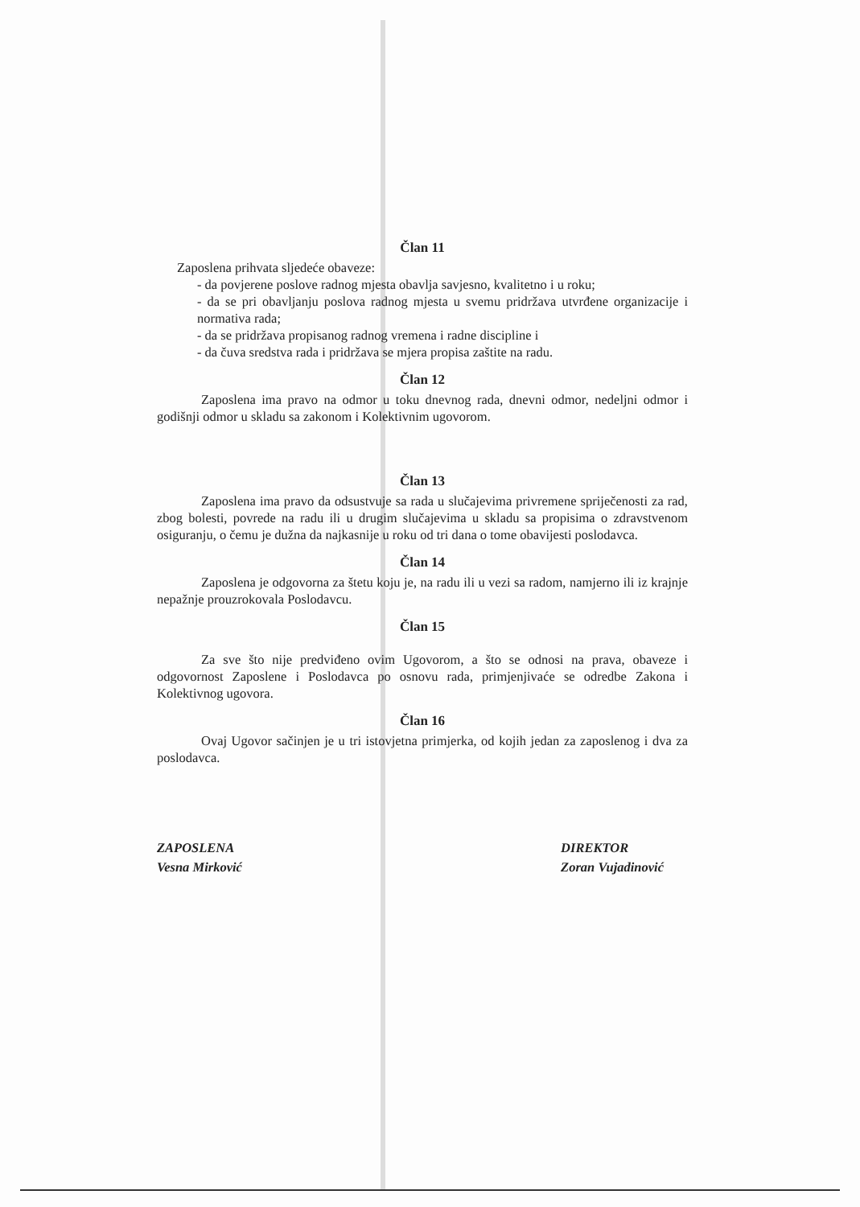Član 11
Zaposlena prihvata sljedeće obaveze:
- da povjerene poslove radnog mjesta obavlja savjesno, kvalitetno i u roku;
- da se pri obavljanju poslova radnog mjesta u svemu pridržava utvrđene organizacije i normativa rada;
- da se pridržava propisanog radnog vremena i radne discipline i
- da čuva sredstva rada i pridržava se mjera propisa zaštite na radu.
Član 12
Zaposlena ima pravo na odmor u toku dnevnog rada, dnevni odmor, nedeljni odmor i godišnji odmor u skladu sa zakonom i Kolektivnim ugovorom.
Član 13
Zaposlena ima pravo da odsustvuje sa rada u slučajevima privremene spriječenosti za rad, zbog bolesti, povrede na radu ili u drugim slučajevima u skladu sa propisima o zdravstvenom osiguranju, o čemu je dužna da najkasnije u roku od tri dana o tome obavijesti poslodavca.
Član 14
Zaposlena je odgovorna za štetu koju je, na radu ili u vezi sa radom, namjerno ili iz krajnje nepažnje prouzrokovala Poslodavcu.
Član 15
Za sve što nije predviđeno ovim Ugovorom, a što se odnosi na prava, obaveze i odgovornost Zaposlene i Poslodavca po osnovu rada, primjenjivaće se odredbe Zakona i Kolektivnog ugovora.
Član 16
Ovaj Ugovor sačinjen je u tri istovjetna primjerka, od kojih jedan za zaposlenog i dva za poslodavca.
ZAPOSLENA
Vesna Mirković
DIREKTOR
Zoran Vujadinović